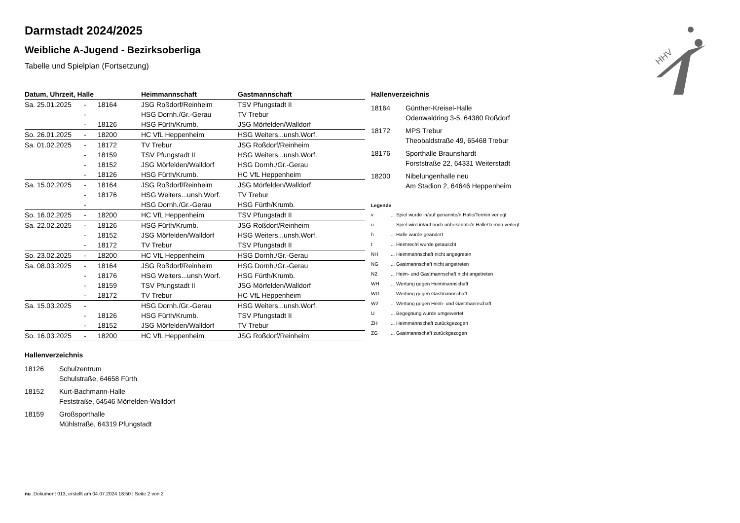HHV
Darmstadt 2024/2025
Weibliche A-Jugend - Bezirksoberliga
Tabelle und Spielplan (Fortsetzung)
| Datum, Uhrzeit, Halle | | | Heimmannschaft | Gastmannschaft |
| --- | --- | --- | --- | --- |
| Sa. 25.01.2025 | - | 18164 | JSG Roßdorf/Reinheim | TSV Pfungstadt II |
| | - | | HSG Dornh./Gr.-Gerau | TV Trebur |
| | - | 18126 | HSG Fürth/Krumb. | JSG Mörfelden/Walldorf |
| So. 26.01.2025 | - | 18200 | HC VfL Heppenheim | HSG Weiters...unsh.Worf. |
| Sa. 01.02.2025 | - | 18172 | TV Trebur | JSG Roßdorf/Reinheim |
| | - | 18159 | TSV Pfungstadt II | HSG Weiters...unsh.Worf. |
| | - | 18152 | JSG Mörfelden/Walldorf | HSG Dornh./Gr.-Gerau |
| | - | 18126 | HSG Fürth/Krumb. | HC VfL Heppenheim |
| Sa. 15.02.2025 | - | 18164 | JSG Roßdorf/Reinheim | JSG Mörfelden/Walldorf |
| | - | 18176 | HSG Weiters...unsh.Worf. | TV Trebur |
| | - | | HSG Dornh./Gr.-Gerau | HSG Fürth/Krumb. |
| So. 16.02.2025 | - | 18200 | HC VfL Heppenheim | TSV Pfungstadt II |
| Sa. 22.02.2025 | - | 18126 | HSG Fürth/Krumb. | JSG Roßdorf/Reinheim |
| | - | 18152 | JSG Mörfelden/Walldorf | HSG Weiters...unsh.Worf. |
| | - | 18172 | TV Trebur | TSV Pfungstadt II |
| So. 23.02.2025 | - | 18200 | HC VfL Heppenheim | HSG Dornh./Gr.-Gerau |
| Sa. 08.03.2025 | - | 18164 | JSG Roßdorf/Reinheim | HSG Dornh./Gr.-Gerau |
| | - | 18176 | HSG Weiters...unsh.Worf. | HSG Fürth/Krumb. |
| | - | 18159 | TSV Pfungstadt II | JSG Mörfelden/Walldorf |
| | - | 18172 | TV Trebur | HC VfL Heppenheim |
| Sa. 15.03.2025 | - | | HSG Dornh./Gr.-Gerau | HSG Weiters...unsh.Worf. |
| | - | 18126 | HSG Fürth/Krumb. | TSV Pfungstadt II |
| | - | 18152 | JSG Mörfelden/Walldorf | TV Trebur |
| So. 16.03.2025 | - | 18200 | HC VfL Heppenheim | JSG Roßdorf/Reinheim |
Hallenverzeichnis
18164 Günther-Kreisel-Halle
Odenwaldring 3-5, 64380 Roßdorf
18172 MPS Trebur
Theobaldstraße 49, 65468 Trebur
18176 Sporthalle Braunshardt
Forststraße 22, 64331 Weiterstadt
18200 Nibelungenhalle neu
Am Stadion 2, 64646 Heppenheim
Legende
v ... Spiel wurde in/auf genannte/n Halle/Termin verlegt
u ... Spiel wird in/auf noch unbekannte/n Halle/Termin verlegt
h ... Halle wurde geändert
t ... Heimrecht wurde getauscht
NH ... Heimmannschaft nicht angegreten
NG ... Gastmannschaft nicht angetreten
N2 ... Heim- und Gastmannschaft nicht angetreten
WH ... Wertung gegen Heimmannschaft
WG ... Wertung gegen Gastmannschaft
W2 ... Wertung gegen Heim- und Gastmannschaft
U ... Begegnung wurde umgewertet
ZH ... Heimmannschaft zurückgezogen
ZG ... Gastmannschaft zurückgezogen
Hallenverzeichnis
18126 Schulzentrum
Schulstraße, 64658 Fürth
18152 Kurt-Bachmann-Halle
Feststraße, 64546 Mörfelden-Walldorf
18159 Großsporthalle
Mühlstraße, 64319 Pfungstadt
nu .Dokument 013, erstellt am 04.07.2024 18:50 | Seite 2 von 2